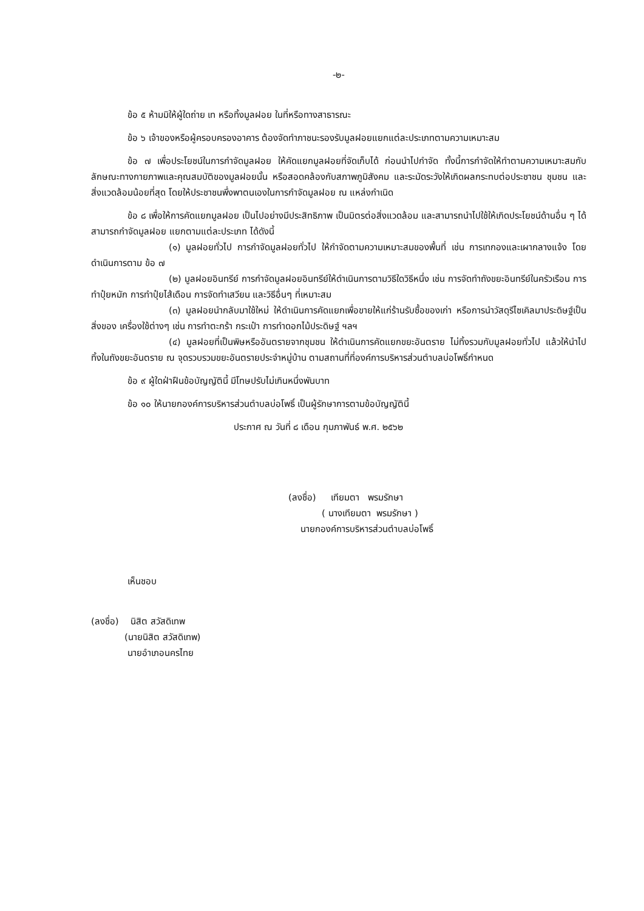-๒-
ข้อ ๕ ห้ามมิให้ผู้ใดถ่าย เท หรือทิ้งมูลฝอย ในที่หรือทางสาธารณะ
ข้อ ๖ เจ้าของหรือผู้ครอบครองอาคาร ต้องจัดทำภาชนะรองรับมูลฝอยแยกแต่ละประเภทตามความเหมาะสม
ข้อ ๗ เพื่อประโยชน์ในการกำจัดมูลฝอย ให้คัดแยกมูลฝอยที่จัดเก็บได้ ก่อนนำไปกำจัด ทั้งนี้การกำจัดให้ทำตามความเหมาะสมกับลักษณะทางกายภาพและคุณสมบัติของมูลฝอยนั้น หรือสอดคล้องกับสภาพภูมิสังคม และระมัดระวังให้เกิดผลกระทบต่อประชาชน ชุมชน และสิ่งแวดล้อมน้อยที่สุด โดยให้ประชาชนพึ่งพาตนเองในการกำจัดมูลฝอย ณ แหล่งกำเนิด
ข้อ ๘ เพื่อให้การคัดแยกมูลฝอย เป็นไปอย่างมีประสิทธิภาพ เป็นมิตรต่อสิ่งแวดล้อม และสามารถนำไปใช้ให้เกิดประโยชน์ด้านอื่น ๆ ได้ สามารถกำจัดมูลฝอย แยกตามแต่ละประเภท ได้ดังนี้
(๑) มูลฝอยทั่วไป การกำจัดมูลฝอยทั่วไป ให้กำจัดตามความเหมาะสมของพื้นที่ เช่น การเทกองและเผากลางแจ้ง โดยดำเนินการตาม ข้อ ๗
(๒) มูลฝอยอินทรีย์ การกำจัดมูลฝอยอินทรีย์ให้ดำเนินการตามวิธีใดวิธีหนึ่ง เช่น การจัดทำถังขยะอินทรีย์ในครัวเรือน การทำปุ๋ยหมัก การทำปุ๋ยไส้เดือน การจัดทำเสวียน และวิธีอื่นๆ ที่เหมาะสม
(๓) มูลฝอยนำกลับมาใช้ใหม่ ให้ดำเนินการคัดแยกเพื่อขายให้แก่ร้านรับซื้อของเก่า หรือการนำวัสดุรีไซเคิลมาประดิษฐ์เป็นสิ่งของ เครื่องใช้ต่างๆ เช่น การทำตะกร้า กระเป๋า การทำดอกไม้ประดิษฐ์ ฯลฯ
(๔) มูลฝอยที่เป็นพิษหรืออันตรายจากชุมชน ให้ดำเนินการคัดแยกขยะอันตราย ไม่ทิ้งรวมกับมูลฝอยทั่วไป แล้วให้นำไปทิ้งในถังขยะอันตราย ณ จุดรวบรวมขยะอันตรายประจำหมู่บ้าน ตามสถานที่ที่องค์การบริหารส่วนตำบลบ่อโพธิ์กำหนด
ข้อ ๙ ผู้ใดฝ่าฝืนข้อบัญญัตินี้ มีโทษปรับไม่เกินหนึ่งพันบาท
ข้อ ๑๐ ให้นายกองค์การบริหารส่วนตำบลบ่อโพธิ์ เป็นผู้รักษาการตามข้อบัญญัตินี้
ประกาศ ณ วันที่ ๘ เดือน กุมภาพันธ์ พ.ศ. ๒๕๖๒
(ลงชื่อ) เทียมตา พรมรักษา
( นางเทียมตา พรมรักษา )
นายกองค์การบริหารส่วนตำบลบ่อโพธิ์
เห็นชอบ
(ลงชื่อ) นิสิต สวัสดิเทพ
(นายนิสิต สวัสดิเทพ)
นายอำเภอนครไทย